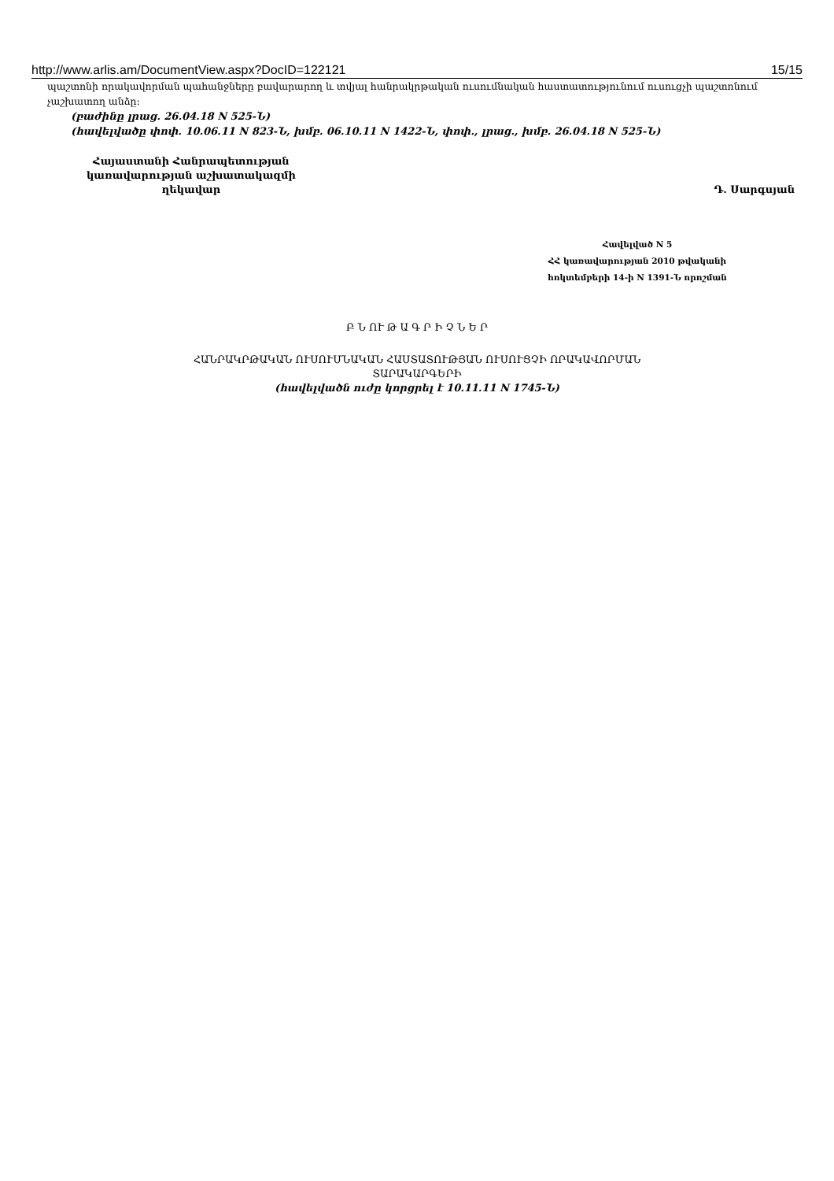http://www.arlis.am/DocumentView.aspx?DocID=122121 15/15
պաշտոնի որակավորման պահանջները բավարարող և տվյալ հանրակրթական ուսումնական հաստատությունում ուսուցչի պաշտոնում չաշխատող անձը:
(բաժինը լրաց. 26.04.18 N 525-Ն)
(հավելվածը փոփ. 10.06.11 N 823-Ն, խմբ. 06.10.11 N 1422-Ն, փոփ., լրաց., խմբ. 26.04.18 N 525-Ն)
Հայաստանի Հանրապետության
կառավարության աշխատակազմի
ղեկավար
Դ. Սարգսյան
Հավելված N 5
ՀՀ կառավարության 2010 թվականի
հոկտեմբերի 14-ի N 1391-Ն որոշման
Բ Ն ՈՒ Թ Ա Գ Ր Ի Չ Ն Ե Ր
ՀԱՆՐԱԿՐԹԱԿԱՆ ՈՒՍՈՒՄՆԱԿԱՆ ՀԱՍՏԱՏՈՒԹՅԱՆ ՈՒՍՈՒՑՉԻ ՈՐԱԿԱՎՈՐՄԱՆ
ՏԱՐԱԿԱՐԳԵՐԻ
(հավելվածն ուժը կորցրել է 10.11.11 N 1745-Ն)